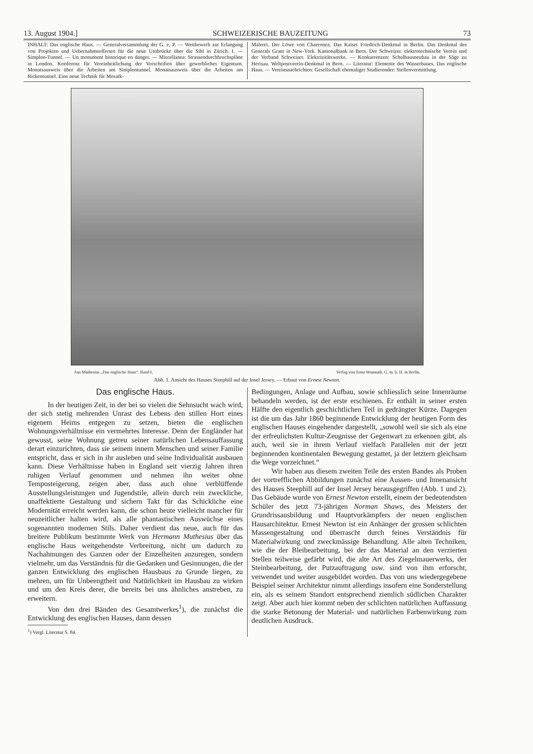13. August 1904.] SCHWEIZERISCHE BAUZEITUNG 73
INHALT: Das englische Haus. — Generalversammlung der G. e. P. — Wettbewerb zur Erlangung von Projekten und Uebernahmsofferten für die neue Utobrücke über die Sihl in Zürich. I. — Simplon-Tunnel. — Un monument historique en danger. — Miscellanea: Strassendurchbruchspläne in London. Konferenz für Vereinheitlichung der Vorschriften über gewerbliches Eigentum. Monatsausweis über die Arbeiten am Simplontunnel. Monatsausweis über die Arbeiten am Rickentunnel. Eine neue Technik für Mosaïk-
Malerei. Der Löwe von Chaeronea. Das Kaiser Friedrich-Denkmal in Berlin. Das Denkmal des Generals Grant in New-York. Kantonalbank in Bern. Der Schweizer. elektrotechnische Verein und der Verband Schweizer. Elektrizitätswerke. — Konkurrenzen: Schulhausneubau in der Säge zu Herisau. Weltpostverein-Denkmal in Bern. — Literatur: Elemente des Wasserbaues. Das englische Haus. — Vereinsnachrichten: Gesellschaft ehemaliger Studierender: Stellenvermittlung.
Aus Muthesius „Das englische Haus“. Band I. Verlag von Ernst Wasmuth, G. m. b. H. in Berlin.
Abb. 1. Ansicht des Hauses Steephill auf der Insel Jersey. — Erbaut von Ernest Newton.
Das englische Haus.
In der heutigen Zeit, in der bei so vielen die Sehnsucht wach wird, der sich stetig mehrenden Unrast des Lebens den stillen Hort eines eigenem Heims entgegen zu setzen, bieten die englischen Wohnungsverhältnisse ein vermehrtes Interesse. Denn der Engländer hat gewusst, seine Wohnung getreu seiner natürlichen Lebensauffassung derart einzurichten, dass sie seinem innern Menschen und seiner Familie entspricht, dass er sich in ihr ausleben und seine Individualität ausbauen kann. Diese Verhältnisse haben in England seit vierzig Jahren ihren ruhigen Verlauf genommen und nehmen ihn weiter ohne Temposteigerung, zeigen aber, dass auch ohne verblüffende Ausstellungsleistungen und Jugendstile, allein durch rein zweckliche, unaffektierte Gestaltung und sichern Takt für das Schickliche eine Modernität erreicht werden kann, die schon heute vielleicht mancher für neuzeitlicher halten wird, als alle phantastischen Auswüchse eines sogenannten modernen Stils. Daher verdient das neue, auch für das breitere Publikum bestimmte Werk von Hermann Muthesius über das englische Haus weitgehendste Verbreitung, nicht um dadurch zu Nachahmungen des Ganzen oder der Einzelheiten anzuregen, sondern vielmehr, um das Verständnis für die Gedanken und Gesinnungen, die der ganzen Entwicklung des englischen Hausbaus zu Grunde liegen, zu mehren, um für Unbeengtheit und Natürlichkeit im Hausbau zu wirken und um den Kreis derer, die bereits bei uns ähnliches anstreben, zu erweitern.
Von den drei Bänden des Gesamtwerkes<sup>1</sup>), die zunächst die Entwicklung des englischen Hauses, dann dessen
<sup>1</sup>) Vergl. Literatur S. 84.
Bedingungen, Anlage und Aufbau, sowie schliesslich seine Innenräume behandeln werden, ist der erste erschienen. Er enthält in seiner ersten Hälfte den eigentlich geschichtlichen Teil in gedrängter Kürze. Dagegen ist die um das Jahr 1860 beginnende Entwicklung der heutigen Form des englischen Hauses eingehender dargestellt, „sowohl weil sie sich als eine der erfreulichsten Kultur-Zeugnisse der Gegenwart zu erkennen gibt, als auch, weil sie in ihrem Verlauf vielfach Parallelen mit der jetzt beginnenden kontinentalen Bewegung gestattet, ja der letztern gleichsam die Wege vorzeichnet.“
Wir haben aus diesem zweiten Teile des ersten Bandes als Proben der vortrefflichen Abbildungen zunächst eine Aussen- und Innenansicht des Hauses Steephill auf der Insel Jersey herausgegriffen (Abb. 1 und 2). Das Gebäude wurde von Ernest Newton erstellt, einem der bedeutendsten Schüler des jetzt 73-jährigen Norman Shaws, des Meisters der Grundrissausbildung und Hauptvorkämpfers der neuen englischen Hausarchitektur. Ernest Newton ist ein Anhänger der grossen schlichten Massengestaltung und überrascht durch feines Verständnis für Materialwirkung und zweckmässige Behandlung. Alle alten Techniken, wie die der Bleibearbeitung, bei der das Material an den verzierten Stellen teilweise gefärbt wird, die alte Art des Ziegelmauerwerks, der Steinbearbeitung, der Putzauftragung usw. sind von ihm erforscht, verwendet und weiter ausgebildet worden. Das von uns wiedergegebene Beispiel seiner Architektur nimmt allerdings insofern eine Sonderstellung ein, als es seinem Standort entsprechend ziemlich südlichen Charakter zeigt. Aber auch hier kommt neben der schlichten natürlichen Auffassung die starke Betonung der Material- und natürlichen Farbenwirkung zum deutlichen Ausdruck.